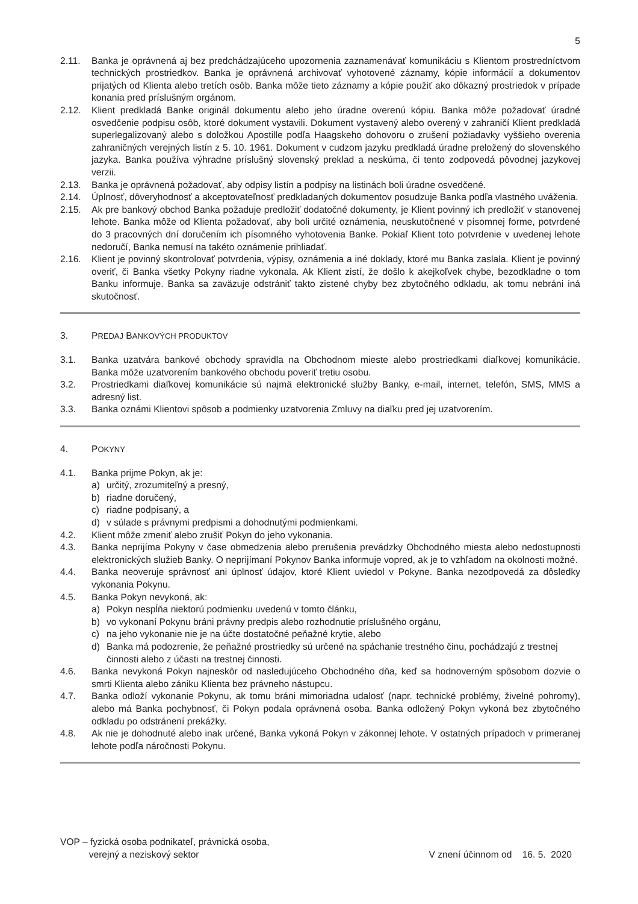5
2.11. Banka je oprávnená aj bez predchádzajúceho upozornenia zaznamenávať komunikáciu s Klientom prostredníctvom technických prostriedkov. Banka je oprávnená archivovať vyhotovené záznamy, kópie informácií a dokumentov prijatých od Klienta alebo tretích osôb. Banka môže tieto záznamy a kópie použiť ako dôkazný prostriedok v prípade konania pred príslušným orgánom.
2.12. Klient predkladá Banke originál dokumentu alebo jeho úradne overenú kópiu. Banka môže požadovať úradné osvedčenie podpisu osôb, ktoré dokument vystavili. Dokument vystavený alebo overený v zahraničí Klient predkladá superlegalizovaný alebo s doložkou Apostille podľa Haagskeho dohovoru o zrušení požiadavky vyššieho overenia zahraničných verejných listín z 5. 10. 1961. Dokument v cudzom jazyku predkladá úradne preložený do slovenského jazyka. Banka používa výhradne príslušný slovenský preklad a neskúma, či tento zodpovedá pôvodnej jazykovej verzii.
2.13. Banka je oprávnená požadovať, aby odpisy listín a podpisy na listinách boli úradne osvedčené.
2.14. Úplnosť, dôveryhodnosť a akceptovateľnosť predkladaných dokumentov posudzuje Banka podľa vlastného uváženia.
2.15. Ak pre bankový obchod Banka požaduje predložiť dodatočné dokumenty, je Klient povinný ich predložiť v stanovenej lehote. Banka môže od Klienta požadovať, aby boli určité oznámenia, neuskutočnené v písomnej forme, potvrdené do 3 pracovných dní doručením ich písomného vyhotovenia Banke. Pokiaľ Klient toto potvrdenie v uvedenej lehote nedoručí, Banka nemusí na takéto oznámenie prihliadať.
2.16. Klient je povinný skontrolovať potvrdenia, výpisy, oznámenia a iné doklady, ktoré mu Banka zaslala. Klient je povinný overiť, či Banka všetky Pokyny riadne vykonala. Ak Klient zistí, že došlo k akejkoľvek chybe, bezodkladne o tom Banku informuje. Banka sa zaväzuje odstrániť takto zistené chyby bez zbytočného odkladu, ak tomu nebráni iná skutočnosť.
3. PREDAJ BANKOVÝCH PRODUKTOV
3.1. Banka uzatvára bankové obchody spravidla na Obchodnom mieste alebo prostriedkami diaľkovej komunikácie. Banka môže uzatvorením bankového obchodu poveriť tretiu osobu.
3.2. Prostriedkami diaľkovej komunikácie sú najmä elektronické služby Banky, e-mail, internet, telefón, SMS, MMS a adresný list.
3.3. Banka oznámi Klientovi spôsob a podmienky uzatvorenia Zmluvy na diaľku pred jej uzatvorením.
4. POKYNY
4.1. Banka prijme Pokyn, ak je:
a) určitý, zrozumiteľný a presný,
b) riadne doručený,
c) riadne podpísaný, a
d) v súlade s právnymi predpismi a dohodnutými podmienkami.
4.2. Klient môže zmeniť alebo zrušiť Pokyn do jeho vykonania.
4.3. Banka neprijíma Pokyny v čase obmedzenia alebo prerušenia prevádzky Obchodného miesta alebo nedostupnosti elektronických služieb Banky. O neprijímaní Pokynov Banka informuje vopred, ak je to vzhľadom na okolnosti možné.
4.4. Banka neoveruje správnosť ani úplnosť údajov, ktoré Klient uviedol v Pokyne. Banka nezodpovedá za dôsledky vykonania Pokynu.
4.5. Banka Pokyn nevykoná, ak:
a) Pokyn nespĺňa niektorú podmienku uvedenú v tomto článku,
b) vo vykonaní Pokynu bráni právny predpis alebo rozhodnutie príslušného orgánu,
c) na jeho vykonanie nie je na účte dostatočné peňažné krytie, alebo
d) Banka má podozrenie, že peňažné prostriedky sú určené na spáchanie trestného činu, pochádzajú z trestnej činnosti alebo z účasti na trestnej činnosti.
4.6. Banka nevykoná Pokyn najneskôr od nasledujúceho Obchodného dňa, keď sa hodnoverným spôsobom dozvie o smrti Klienta alebo zániku Klienta bez právneho nástupcu.
4.7. Banka odloží vykonanie Pokynu, ak tomu bráni mimoriadna udalosť (napr. technické problémy, živelné pohromy), alebo má Banka pochybnosť, či Pokyn podala oprávnená osoba. Banka odložený Pokyn vykoná bez zbytočného odkladu po odstránení prekážky.
4.8. Ak nie je dohodnuté alebo inak určené, Banka vykoná Pokyn v zákonnej lehote. V ostatných prípadoch v primeranej lehote podľa náročnosti Pokynu.
VOP – fyzická osoba podnikateľ, právnická osoba,
verejný a neziskový sektor
V znení účinnom od 16. 5. 2020